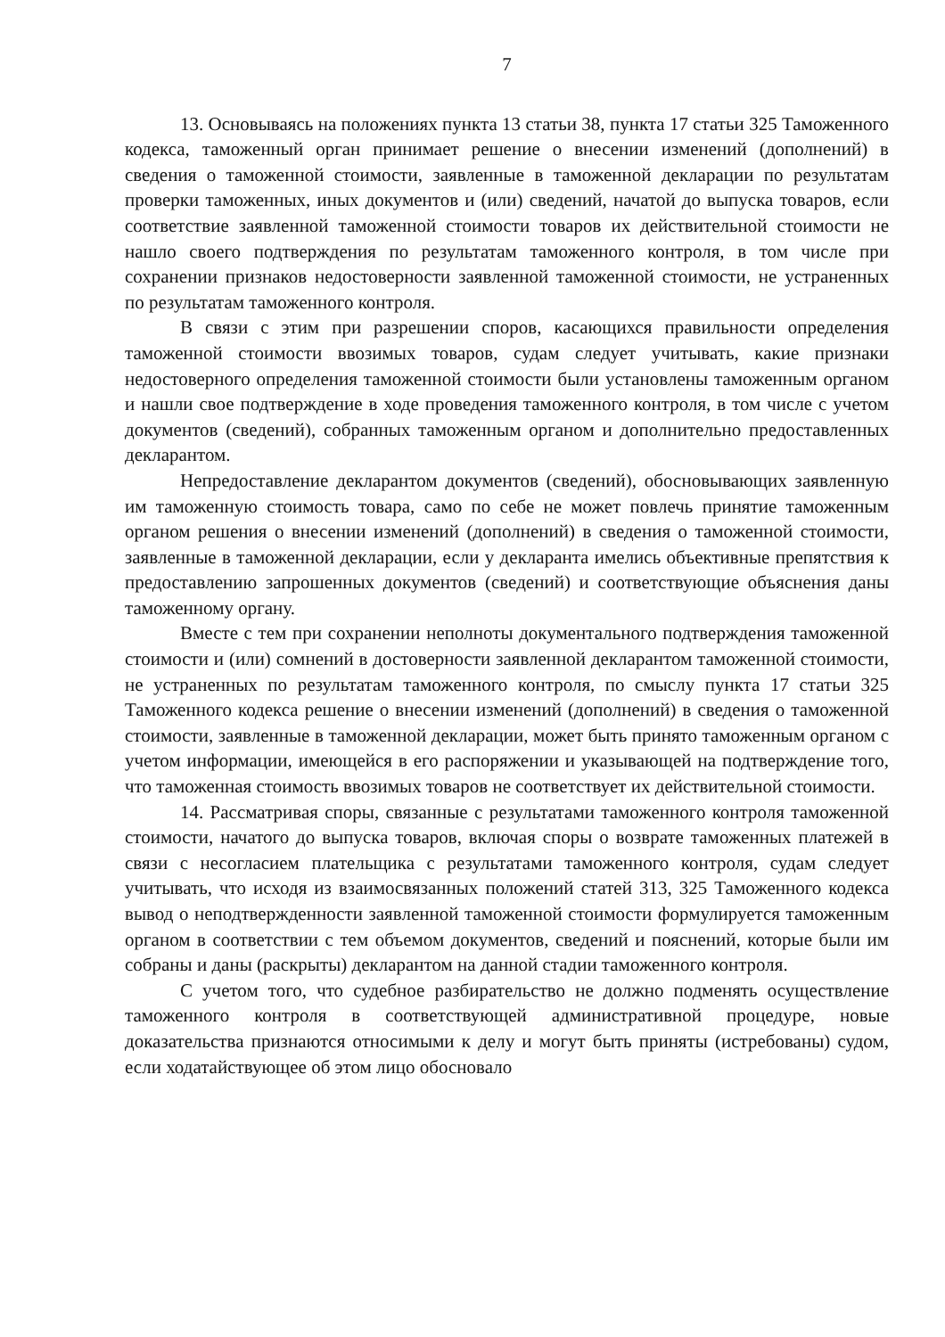7
13. Основываясь на положениях пункта 13 статьи 38, пункта 17 статьи 325 Таможенного кодекса, таможенный орган принимает решение о внесении изменений (дополнений) в сведения о таможенной стоимости, заявленные в таможенной декларации по результатам проверки таможенных, иных документов и (или) сведений, начатой до выпуска товаров, если соответствие заявленной таможенной стоимости товаров их действительной стоимости не нашло своего подтверждения по результатам таможенного контроля, в том числе при сохранении признаков недостоверности заявленной таможенной стоимости, не устраненных по результатам таможенного контроля.
В связи с этим при разрешении споров, касающихся правильности определения таможенной стоимости ввозимых товаров, судам следует учитывать, какие признаки недостоверного определения таможенной стоимости были установлены таможенным органом и нашли свое подтверждение в ходе проведения таможенного контроля, в том числе с учетом документов (сведений), собранных таможенным органом и дополнительно предоставленных декларантом.
Непредоставление декларантом документов (сведений), обосновывающих заявленную им таможенную стоимость товара, само по себе не может повлечь принятие таможенным органом решения о внесении изменений (дополнений) в сведения о таможенной стоимости, заявленные в таможенной декларации, если у декларанта имелись объективные препятствия к предоставлению запрошенных документов (сведений) и соответствующие объяснения даны таможенному органу.
Вместе с тем при сохранении неполноты документального подтверждения таможенной стоимости и (или) сомнений в достоверности заявленной декларантом таможенной стоимости, не устраненных по результатам таможенного контроля, по смыслу пункта 17 статьи 325 Таможенного кодекса решение о внесении изменений (дополнений) в сведения о таможенной стоимости, заявленные в таможенной декларации, может быть принято таможенным органом с учетом информации, имеющейся в его распоряжении и указывающей на подтверждение того, что таможенная стоимость ввозимых товаров не соответствует их действительной стоимости.
14. Рассматривая споры, связанные с результатами таможенного контроля таможенной стоимости, начатого до выпуска товаров, включая споры о возврате таможенных платежей в связи с несогласием плательщика с результатами таможенного контроля, судам следует учитывать, что исходя из взаимосвязанных положений статей 313, 325 Таможенного кодекса вывод о неподтвержденности заявленной таможенной стоимости формулируется таможенным органом в соответствии с тем объемом документов, сведений и пояснений, которые были им собраны и даны (раскрыты) декларантом на данной стадии таможенного контроля.
С учетом того, что судебное разбирательство не должно подменять осуществление таможенного контроля в соответствующей административной процедуре, новые доказательства признаются относимыми к делу и могут быть приняты (истребованы) судом, если ходатайствующее об этом лицо обосновало